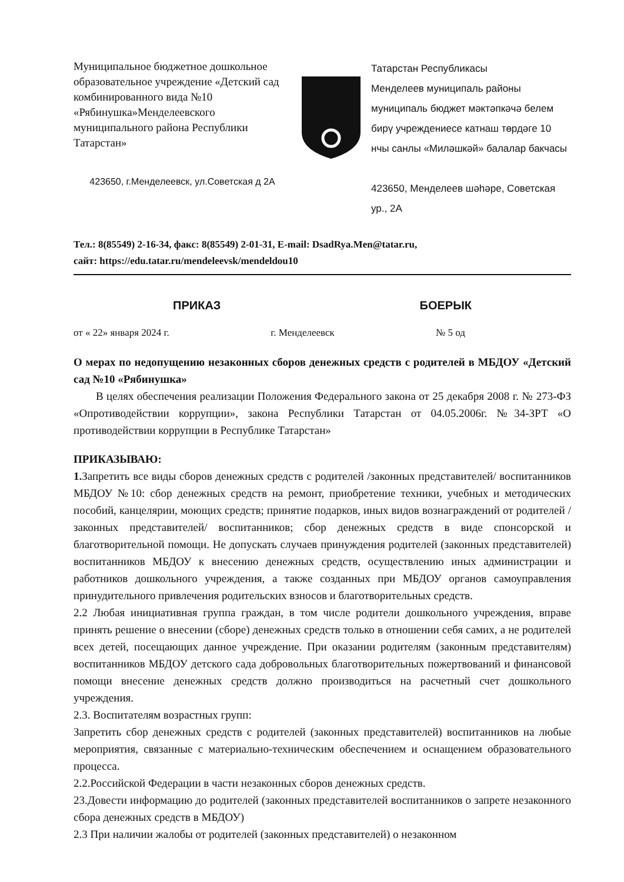Муниципальное бюджетное дошкольное образовательное учреждение «Детский сад комбинированного вида №10 «Рябинушка»Менделеевского муниципального района Республики Татарстан»
423650, г.Менделеевск, ул.Советская д 2А
Татарстан Республикасы
Менделеев муниципаль районы
муниципаль бюджет мәктәпкәчә белем бирү учреждениесе катнаш төрдәге 10 нчы санлы «Миләшкәй» балалар бакчасы
423650, Менделеев шәһәре, Советская ур., 2А
Тел.: 8(85549) 2-16-34, факс: 8(85549) 2-01-31, E-mail: DsadRya.Men@tatar.ru,
сайт: https://edu.tatar.ru/mendeleevsk/mendeldou10
ПРИКАЗ БОЕРЫК
от « 22» января 2024 г. г. Менделеевск № 5 од
О мерах по недопущению незаконных сборов денежных средств с родителей в МБДОУ «Детский сад №10 «Рябинушка»
  В целях обеспечения реализации Положения Федерального закона от 25 декабря 2008 г. № 273-ФЗ «Опротиводействии коррупции», закона Республики Татарстан от 04.05.2006г. №34-ЗРТ «О противодействии коррупции в Республике Татарстан»
ПРИКАЗЫВАЮ:
1. Запретить все виды сборов денежных средств с родителей /законных представителей/ воспитанников МБДОУ №10: сбор денежных средств на ремонт, приобретение техники, учебных и методических пособий, канцелярии, моющих средств; принятие подарков, иных видов вознаграждений от родителей /законных представителей/ воспитанников; сбор денежных средств в виде спонсорской и благотворительной помощи. Не допускать случаев принуждения родителей (законных представителей) воспитанников МБДОУ к внесению денежных средств, осуществлению иных администрации и работников дошкольного учреждения, а также созданных при МБДОУ органов самоуправления принудительного привлечения родительских взносов и благотворительных средств.
2.2 Любая инициативная группа граждан, в том числе родители дошкольного учреждения, вправе принять решение о внесении (сборе) денежных средств только в отношении себя самих, а не родителей всех детей, посещающих данное учреждение. При оказании родителям (законным представителям) воспитанников МБДОУ детского сада добровольных благотворительных пожертвований и финансовой помощи внесение денежных средств должно производиться на расчетный счет дошкольного учреждения.
2.3. Воспитателям возрастных групп:
Запретить сбор денежных средств с родителей (законных представителей) воспитанников на любые мероприятия, связанные с материально-техническим обеспечением и оснащением образовательного процесса.
2.2.Российской Федерации в части незаконных сборов денежных средств.
23.Довести информацию до родителей (законных представителей воспитанников о запрете незаконного сбора денежных средств в МБДОУ)
2.3 При наличии жалобы от родителей (законных представителей) о незаконном